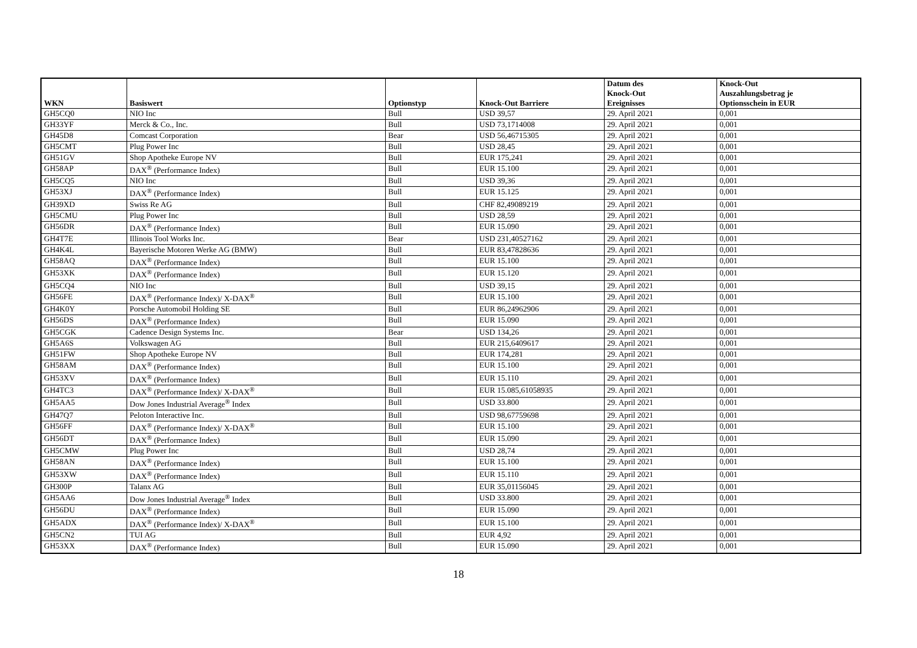| WKN | Basiswert | Optionstyp | Knock-Out Barriere | Datum des Knock-Out Ereignisses | Knock-Out Auszahlungsbetrag je Optionsschein in EUR |
| --- | --- | --- | --- | --- | --- |
| GH5CQ0 | NIO Inc | Bull | USD 39,57 | 29. April 2021 | 0,001 |
| GH33YF | Merck & Co., Inc. | Bull | USD 73,1714008 | 29. April 2021 | 0,001 |
| GH45D8 | Comcast Corporation | Bear | USD 56,46715305 | 29. April 2021 | 0,001 |
| GH5CMT | Plug Power Inc | Bull | USD 28,45 | 29. April 2021 | 0,001 |
| GH51GV | Shop Apotheke Europe NV | Bull | EUR 175,241 | 29. April 2021 | 0,001 |
| GH58AP | DAX<sup>®</sup> (Performance Index) | Bull | EUR 15.100 | 29. April 2021 | 0,001 |
| GH5CQ5 | NIO Inc | Bull | USD 39,36 | 29. April 2021 | 0,001 |
| GH53XJ | DAX<sup>®</sup> (Performance Index) | Bull | EUR 15.125 | 29. April 2021 | 0,001 |
| GH39XD | Swiss Re AG | Bull | CHF 82,49089219 | 29. April 2021 | 0,001 |
| GH5CMU | Plug Power Inc | Bull | USD 28,59 | 29. April 2021 | 0,001 |
| GH56DR | DAX<sup>®</sup> (Performance Index) | Bull | EUR 15.090 | 29. April 2021 | 0,001 |
| GH4T7E | Illinois Tool Works Inc. | Bear | USD 231,40527162 | 29. April 2021 | 0,001 |
| GH4K4L | Bayerische Motoren Werke AG (BMW) | Bull | EUR 83,47828636 | 29. April 2021 | 0,001 |
| GH58AQ | DAX<sup>®</sup> (Performance Index) | Bull | EUR 15.100 | 29. April 2021 | 0,001 |
| GH53XK | DAX<sup>®</sup> (Performance Index) | Bull | EUR 15.120 | 29. April 2021 | 0,001 |
| GH5CQ4 | NIO Inc | Bull | USD 39,15 | 29. April 2021 | 0,001 |
| GH56FE | DAX<sup>®</sup> (Performance Index)/ X-DAX<sup>®</sup> | Bull | EUR 15.100 | 29. April 2021 | 0,001 |
| GH4K0Y | Porsche Automobil Holding SE | Bull | EUR 86,24962906 | 29. April 2021 | 0,001 |
| GH56DS | DAX<sup>®</sup> (Performance Index) | Bull | EUR 15.090 | 29. April 2021 | 0,001 |
| GH5CGK | Cadence Design Systems Inc. | Bear | USD 134,26 | 29. April 2021 | 0,001 |
| GH5A6S | Volkswagen AG | Bull | EUR 215,6409617 | 29. April 2021 | 0,001 |
| GH51FW | Shop Apotheke Europe NV | Bull | EUR 174,281 | 29. April 2021 | 0,001 |
| GH58AM | DAX<sup>®</sup> (Performance Index) | Bull | EUR 15.100 | 29. April 2021 | 0,001 |
| GH53XV | DAX<sup>®</sup> (Performance Index) | Bull | EUR 15.110 | 29. April 2021 | 0,001 |
| GH4TC3 | DAX<sup>®</sup> (Performance Index)/ X-DAX<sup>®</sup> | Bull | EUR 15.085,61058935 | 29. April 2021 | 0,001 |
| GH5AA5 | Dow Jones Industrial Average<sup>®</sup> Index | Bull | USD 33.800 | 29. April 2021 | 0,001 |
| GH47Q7 | Peloton Interactive Inc. | Bull | USD 98,67759698 | 29. April 2021 | 0,001 |
| GH56FF | DAX<sup>®</sup> (Performance Index)/ X-DAX<sup>®</sup> | Bull | EUR 15.100 | 29. April 2021 | 0,001 |
| GH56DT | DAX<sup>®</sup> (Performance Index) | Bull | EUR 15.090 | 29. April 2021 | 0,001 |
| GH5CMW | Plug Power Inc | Bull | USD 28,74 | 29. April 2021 | 0,001 |
| GH58AN | DAX<sup>®</sup> (Performance Index) | Bull | EUR 15.100 | 29. April 2021 | 0,001 |
| GH53XW | DAX<sup>®</sup> (Performance Index) | Bull | EUR 15.110 | 29. April 2021 | 0,001 |
| GH300P | Talanx AG | Bull | EUR 35,01156045 | 29. April 2021 | 0,001 |
| GH5AA6 | Dow Jones Industrial Average<sup>®</sup> Index | Bull | USD 33.800 | 29. April 2021 | 0,001 |
| GH56DU | DAX<sup>®</sup> (Performance Index) | Bull | EUR 15.090 | 29. April 2021 | 0,001 |
| GH5ADX | DAX<sup>®</sup> (Performance Index)/ X-DAX<sup>®</sup> | Bull | EUR 15.100 | 29. April 2021 | 0,001 |
| GH5CN2 | TUI AG | Bull | EUR 4,92 | 29. April 2021 | 0,001 |
| GH53XX | DAX<sup>®</sup> (Performance Index) | Bull | EUR 15.090 | 29. April 2021 | 0,001 |
18